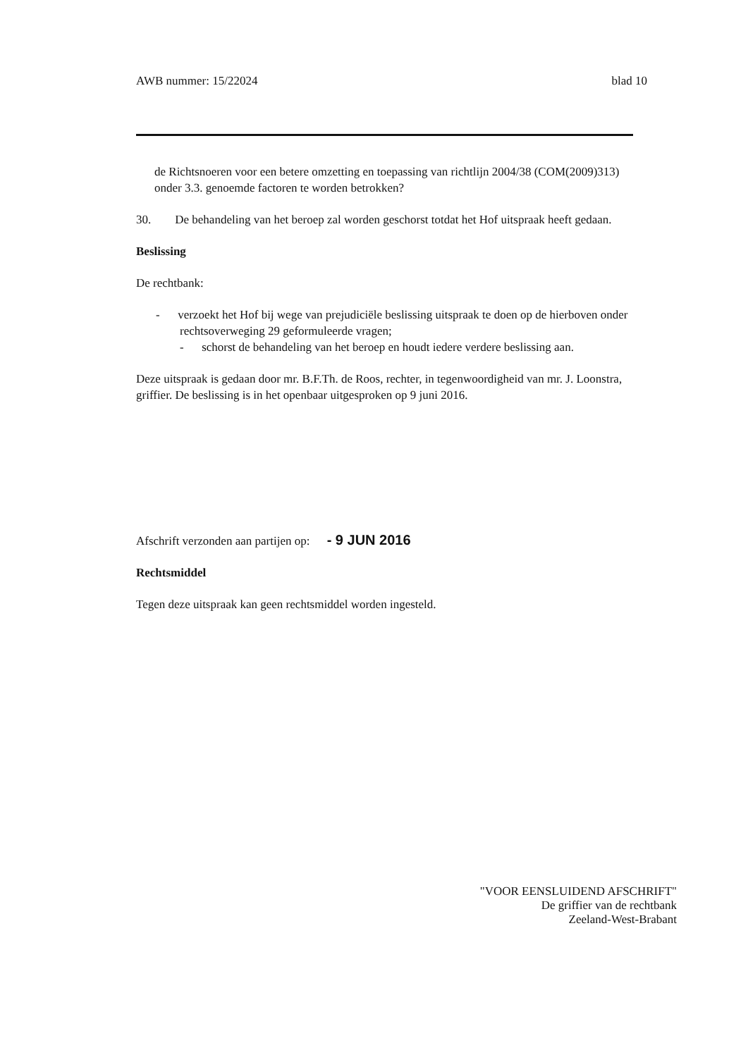AWB nummer: 15/22024 blad 10
de Richtsnoeren voor een betere omzetting en toepassing van richtlijn 2004/38 (COM(2009)313) onder 3.3. genoemde factoren te worden betrokken?
30. De behandeling van het beroep zal worden geschorst totdat het Hof uitspraak heeft gedaan.
Beslissing
De rechtbank:
- verzoekt het Hof bij wege van prejudiciële beslissing uitspraak te doen op de hierboven onder rechtsoverweging 29 geformuleerde vragen;
- schorst de behandeling van het beroep en houdt iedere verdere beslissing aan.
Deze uitspraak is gedaan door mr. B.F.Th. de Roos, rechter, in tegenwoordigheid van mr. J. Loonstra, griffier. De beslissing is in het openbaar uitgesproken op 9 juni 2016.
Afschrift verzonden aan partijen op: - 9 JUN 2016
Rechtsmiddel
Tegen deze uitspraak kan geen rechtsmiddel worden ingesteld.
"VOOR EENSLUIDEND AFSCHRIFT"
De griffier van de rechtbank
Zeeland-West-Brabant